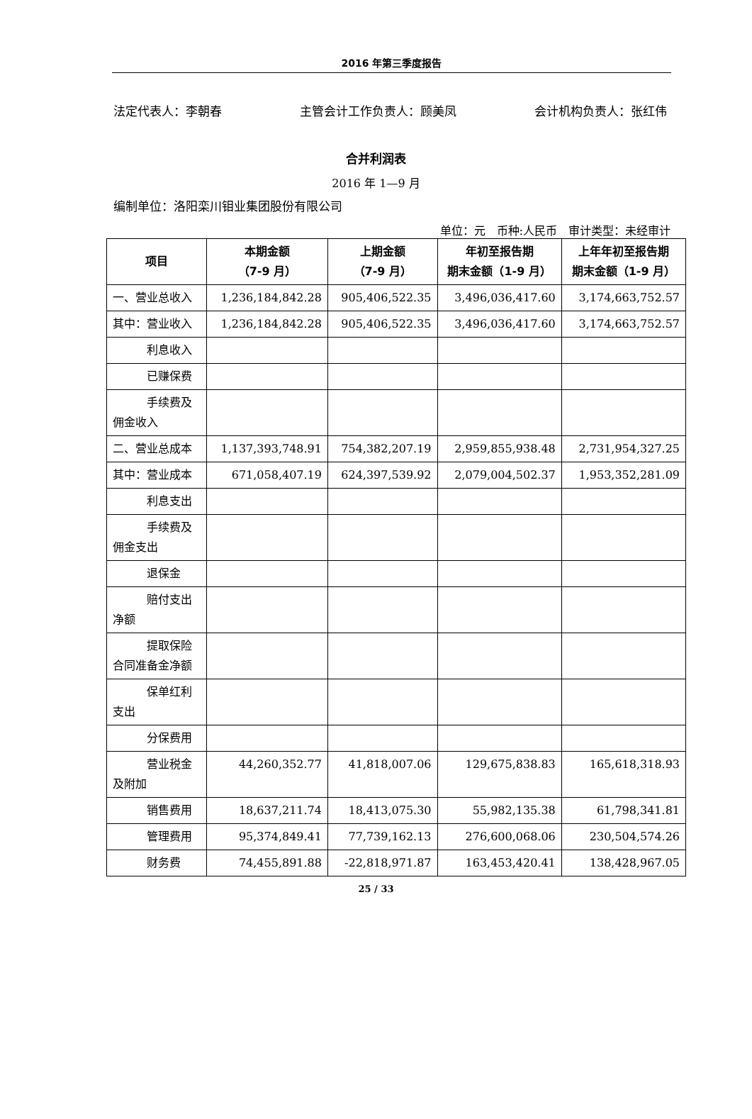2016 年第三季度报告
法定代表人：李朝春 主管会计工作负责人：顾美凤 会计机构负责人：张红伟
合并利润表
2016 年 1—9 月
编制单位：洛阳栾川钼业集团股份有限公司
单位：元　币种:人民币　审计类型：未经审计
| 项目 | 本期金额 （7-9 月） | 上期金额 （7-9 月） | 年初至报告期 期末金额（1-9 月） | 上年年初至报告期 期末金额（1-9 月） |
| --- | --- | --- | --- | --- |
| 一、营业总收入 | 1,236,184,842.28 | 905,406,522.35 | 3,496,036,417.60 | 3,174,663,752.57 |
| 其中：营业收入 | 1,236,184,842.28 | 905,406,522.35 | 3,496,036,417.60 | 3,174,663,752.57 |
| 利息收入 | | | | |
| 已赚保费 | | | | |
| 手续费及佣金收入 | | | | |
| 二、营业总成本 | 1,137,393,748.91 | 754,382,207.19 | 2,959,855,938.48 | 2,731,954,327.25 |
| 其中：营业成本 | 671,058,407.19 | 624,397,539.92 | 2,079,004,502.37 | 1,953,352,281.09 |
| 利息支出 | | | | |
| 手续费及佣金支出 | | | | |
| 退保金 | | | | |
| 赔付支出净额 | | | | |
| 提取保险合同准备金净额 | | | | |
| 保单红利支出 | | | | |
| 分保费用 | | | | |
| 营业税金及附加 | 44,260,352.77 | 41,818,007.06 | 129,675,838.83 | 165,618,318.93 |
| 销售费用 | 18,637,211.74 | 18,413,075.30 | 55,982,135.38 | 61,798,341.81 |
| 管理费用 | 95,374,849.41 | 77,739,162.13 | 276,600,068.06 | 230,504,574.26 |
| 财务费 | 74,455,891.88 | -22,818,971.87 | 163,453,420.41 | 138,428,967.05 |
25 / 33